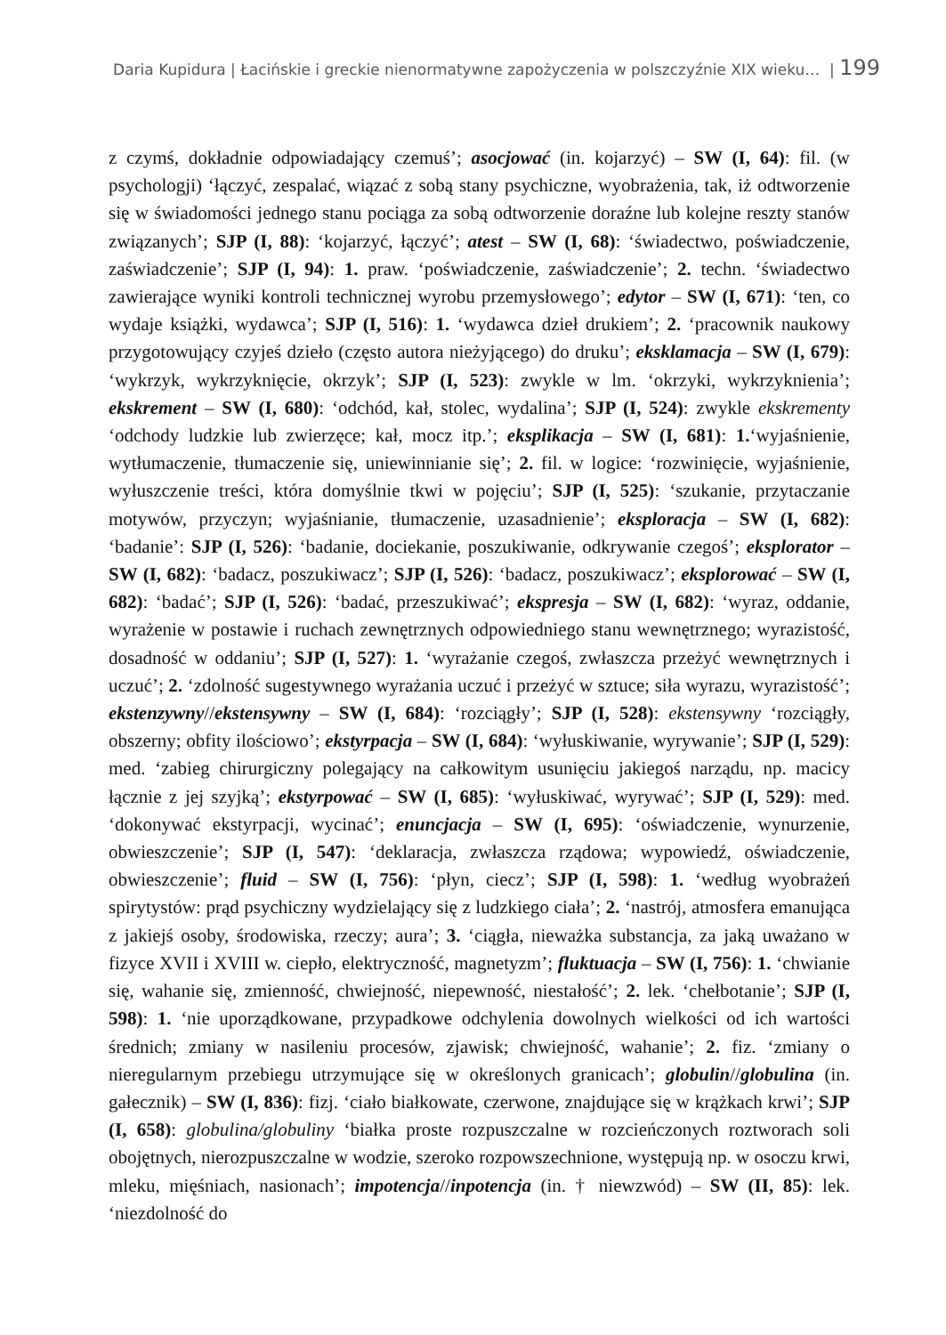Daria Kupidura | Łacińskie i greckie nienormatywne zapożyczenia w polszczyźnie XIX wieku… | 199
z czymś, dokładnie odpowiadający czemuś’; asocjować (in. kojarzyć) – SW (I, 64): fil. (w psychologji) ‘łączyć, zespalać, wiązać z sobą stany psychiczne, wyobrażenia, tak, iż odtworzenie się w świadomości jednego stanu pociąga za sobą odtworzenie doraźne lub kolejne reszty stanów związanych’; SJP (I, 88): ‘kojarzyć, łączyć’; atest – SW (I, 68): ‘świadectwo, poświadczenie, zaświadczenie’; SJP (I, 94): 1. praw. ‘poświadczenie, zaświadczenie’; 2. techn. ‘świadectwo zawierające wyniki kontroli technicznej wyrobu przemysłowego’; edytor – SW (I, 671): ‘ten, co wydaje książki, wydawca’; SJP (I, 516): 1. ‘wydawca dzieł drukiem’; 2. ‘pracownik naukowy przygotowujący czyjeś dzieło (często autora nieżyjącego) do druku’; eksklamacja – SW (I, 679): ‘wykrzyk, wykrzyknięcie, okrzyk’; SJP (I, 523): zwykle w lm. ‘okrzyki, wykrzyknienia’; ekskrement – SW (I, 680): ‘odchód, kał, stolec, wydalina’; SJP (I, 524): zwykle ekskrementy ‘odchody ludzkie lub zwierzęce; kał, mocz itp.’; eksplikacja – SW (I, 681): 1.‘wyjaśnienie, wytłumaczenie, tłumaczenie się, uniewinnianie się’; 2. fil. w logice: ‘rozwinięcie, wyjaśnienie, wyłuszczenie treści, która domyślnie tkwi w pojęciu’; SJP (I, 525): ‘szukanie, przytaczanie motywów, przyczyn; wyjaśnianie, tłumaczenie, uzasadnienie’; eksploracja – SW (I, 682): ‘badanie’: SJP (I, 526): ‘badanie, dociekanie, poszukiwanie, odkrywanie czegoś’; eksplorator – SW (I, 682): ‘badacz, poszukiwacz’; SJP (I, 526): ‘badacz, poszukiwacz’; eksplorować – SW (I, 682): ‘badać’; SJP (I, 526): ‘badać, przeszukiwać’; ekspresja – SW (I, 682): ‘wyraz, oddanie, wyrażenie w postawie i ruchach zewnętrznych odpowiedniego stanu wewnętrznego; wyrazistość, dosadność w oddaniu’; SJP (I, 527): 1. ‘wyrażanie czegoś, zwłaszcza przeżyć wewnętrznych i uczuć’; 2. ‘zdolność sugestywnego wyrażania uczuć i przeżyć w sztuce; siła wyrazu, wyrazistość’; ekstenzywny//ekstensywny – SW (I, 684): ‘rozciągły’; SJP (I, 528): ekstensywny ‘rozciągły, obszerny; obfity ilościowo’; ekstyrpacja – SW (I, 684): ‘wyłuskiwanie, wyrywanie’; SJP (I, 529): med. ‘zabieg chirurgiczny polegający na całkowitym usunięciu jakiegoś narządu, np. macicy łącznie z jej szyjką’; ekstyrpować – SW (I, 685): ‘wyłuskiwać, wyrywać’; SJP (I, 529): med. ‘dokonywać ekstyrpacji, wycinać’; enuncjacja – SW (I, 695): ‘oświadczenie, wynurzenie, obwieszczenie’; SJP (I, 547): ‘deklaracja, zwłaszcza rządowa; wypowiedź, oświadczenie, obwieszczenie’; fluid – SW (I, 756): ‘płyn, ciecz’; SJP (I, 598): 1. ‘według wyobrażeń spirytystów: prąd psychiczny wydzielający się z ludzkiego ciała’; 2. ‘nastrój, atmosfera emanująca z jakiejś osoby, środowiska, rzeczy; aura’; 3. ‘ciągła, nieważka substancja, za jaką uważano w fizyce XVII i XVIII w. ciepło, elektryczność, magnetyzm’; fluktuacja – SW (I, 756): 1. ‘chwianie się, wahanie się, zmienność, chwiejność, niepewność, niestałość’; 2. lek. ‘chełbotanie’; SJP (I, 598): 1. ‘nie uporządkowane, przypadkowe odchylenia dowolnych wielkości od ich wartości średnich; zmiany w nasileniu procesów, zjawisk; chwiejność, wahanie’; 2. fiz. ‘zmiany o nieregularnym przebiegu utrzymujące się w określonych granicach’; globulin//globulina (in. gałecznik) – SW (I, 836): fizj. ‘ciało białkowate, czerwone, znajdujące się w krążkach krwi’; SJP (I, 658): globulina/globuliny ‘białka proste rozpuszczalne w rozcieńczonych roztworach soli obojętnych, nierozpuszczalne w wodzie, szeroko rozpowszechnione, występują np. w osoczu krwi, mleku, mięśniach, nasionach’; impotencja//inpotencja (in. † niewzwód) – SW (II, 85): lek. ‘niezdolność do